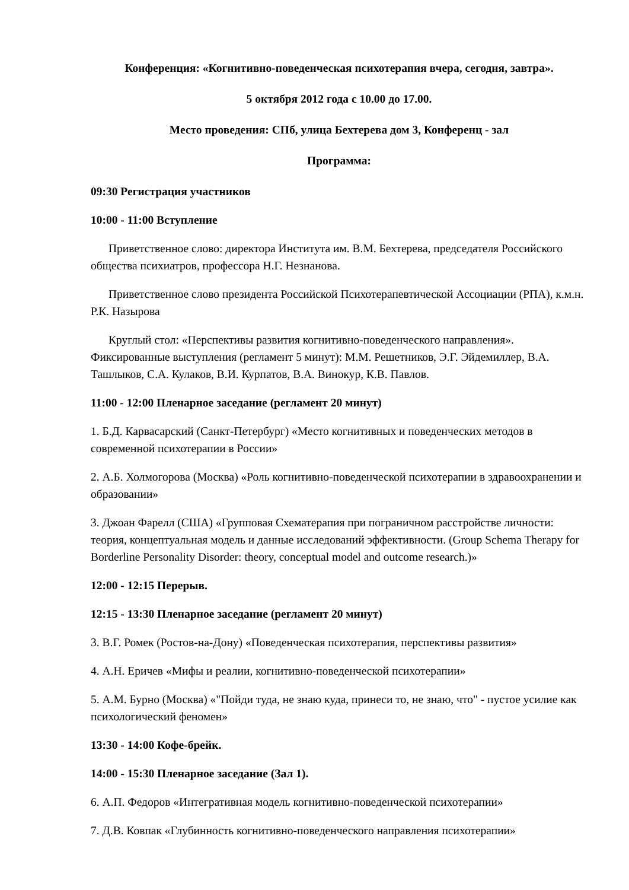Конференция: «Когнитивно-поведенческая психотерапия вчера, сегодня, завтра».
5 октября 2012 года с 10.00 до 17.00.
Место проведения: СПб, улица Бехтерева дом 3, Конференц - зал
Программа:
09:30 Регистрация участников
10:00 - 11:00 Вступление
Приветственное слово: директора Института им. В.М. Бехтерева, председателя Российского общества психиатров, профессора Н.Г. Незнанова.
Приветственное слово президента Российской Психотерапевтической Ассоциации (РПА), к.м.н. Р.К. Назырова
Круглый стол: «Перспективы развития когнитивно-поведенческого направления». Фиксированные выступления (регламент 5 минут): М.М. Решетников, Э.Г. Эйдемиллер, В.А. Ташлыков, С.А. Кулаков, В.И. Курпатов, В.А. Винокур, К.В. Павлов.
11:00 - 12:00 Пленарное заседание (регламент 20 минут)
1. Б.Д. Карвасарский (Санкт-Петербург) «Место когнитивных и поведенческих методов в современной психотерапии в России»
2. А.Б. Холмогорова (Москва) «Роль когнитивно-поведенческой психотерапии в здравоохранении и образовании»
3. Джоан Фарелл (США) «Групповая Схематерапия при пограничном расстройстве личности: теория, концептуальная модель и данные исследований эффективности. (Group Schema Therapy for Borderline Personality Disorder: theory, conceptual model and outcome research.)»
12:00 - 12:15 Перерыв.
12:15 - 13:30 Пленарное заседание (регламент 20 минут)
3. В.Г. Ромек (Ростов-на-Дону) «Поведенческая психотерапия, перспективы развития»
4. А.Н. Еричев «Мифы и реалии, когнитивно-поведенческой психотерапии»
5. А.М. Бурно (Москва) «"Пойди туда, не знаю куда, принеси то, не знаю, что" - пустое усилие как психологический феномен»
13:30 - 14:00 Кофе-брейк.
14:00 - 15:30 Пленарное заседание (Зал 1).
6. А.П. Федоров «Интегративная модель когнитивно-поведенческой психотерапии»
7. Д.В. Ковпак «Глубинность когнитивно-поведенческого направления психотерапии»